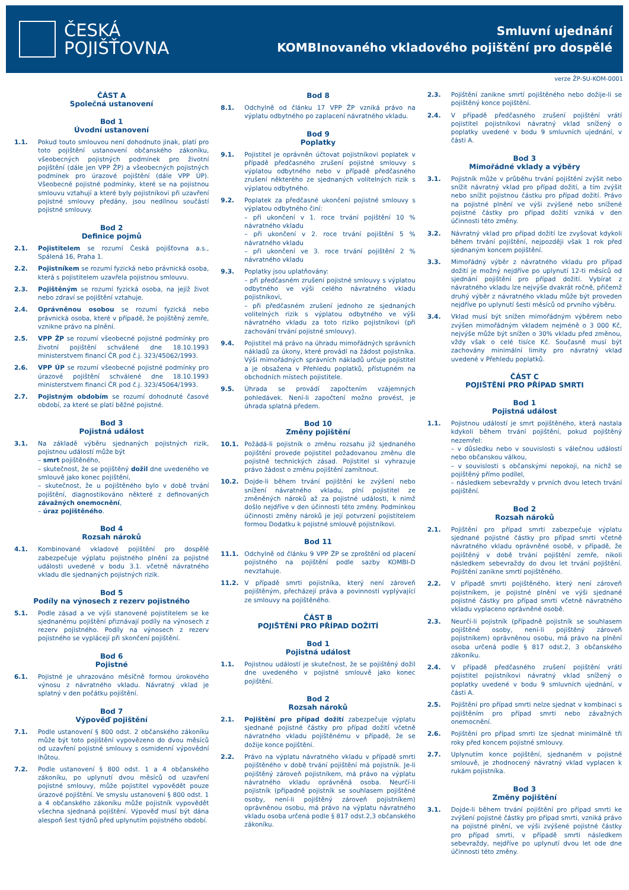ČESKÁ
POJIŠŤOVNA
Smluvní ujednání
KOMBInovaného vkladového pojištění pro dospělé
verze ŽP-SU-KOM-0001
ČÁST A
Společná ustanovení
Bod 1
Úvodní ustanovení
1.1. Pokud touto smlouvou není dohodnuto jinak, platí pro toto pojištění ustanovení občanského zákoníku, všeobecných pojistných podmínek pro životní pojištění (dále jen VPP ŽP) a všeobecných pojistných podmínek pro úrazové pojištění (dále VPP ÚP). Všeobecné pojistné podmínky, které se na pojistnou smlouvu vztahují a které byly pojistníkovi při uzavření pojistné smlouvy předány, jsou nedílnou součástí pojistné smlouvy.
Bod 2
Definice pojmů
2.1. Pojistitelem se rozumí Česká pojišťovna a.s., Spálená 16, Praha 1.
2.2. Pojistníkem se rozumí fyzická nebo právnická osoba, která s pojistitelem uzavřela pojistnou smlouvu.
2.3. Pojištěným se rozumí fyzická osoba, na jejíž život nebo zdraví se pojištění vztahuje.
2.4. Oprávněnou osobou se rozumí fyzická nebo právnická osoba, které v případě, že pojištěný zemře, vznikne právo na plnění.
2.5. VPP ŽP se rozumí všeobecné pojistné podmínky pro životní pojištění schválené dne 18.10.1993 ministerstvem financí ČR pod č.j. 323/45062/1993.
2.6. VPP ÚP se rozumí všeobecné pojistné podmínky pro úrazové pojištění schválené dne 18.10.1993 ministerstvem financí ČR pod č.j. 323/45064/1993.
2.7. Pojistným obdobím se rozumí dohodnuté časové období, za které se platí běžné pojistné.
Bod 3
Pojistná událost
3.1. Na základě výběru sjednaných pojistných rizik, pojistnou událostí může být
– smrt pojištěného,
– skutečnost, že se pojištěný dožil dne uvedeného ve smlouvě jako konec pojištění,
– skutečnost, že u pojištěného bylo v době trvání pojištění, diagnostikováno některé z definovaných závažných onemocnění,
– úraz pojištěného.
Bod 4
Rozsah nároků
4.1. Kombinované vkladové pojištění pro dospělé zabezpečuje výplatu pojistného plnění za pojistné události uvedené v bodu 3.1. včetně návratného vkladu dle sjednaných pojistných rizik.
Bod 5
Podíly na výnosech z rezerv pojistného
5.1. Podle zásad a ve výši stanovené pojistitelem se ke sjednanému pojištění přiznávají podíly na výnosech z rezerv pojistného. Podíly na výnosech z rezerv pojistného se vyplácejí při skončení pojištění.
Bod 6
Pojistné
6.1. Pojistné je uhrazováno měsíčně formou úrokového výnosu z návratného vkladu. Návratný vklad je splatný v den počátku pojištění.
Bod 7
Výpověď pojištění
7.1. Podle ustanovení § 800 odst. 2 občanského zákoníku může být toto pojištění vypovězeno do dvou měsíců od uzavření pojistné smlouvy s osmidenní výpovědní lhůtou.
7.2. Podle ustanovení § 800 odst. 1 a 4 občanského zákoníku, po uplynutí dvou měsíců od uzavření pojistné smlouvy, může pojistitel vypovědět pouze úrazové pojištění. Ve smyslu ustanovení § 800 odst. 1 a 4 občanského zákoníku může pojistník vypovědět všechna sjednaná pojištění. Výpověď musí být dána alespoň šest týdnů před uplynutím pojistného období.
Bod 8
8.1. Odchylně od článku 17 VPP ŽP vzniká právo na výplatu odbytného po zaplacení návratného vkladu.
Bod 9
Poplatky
9.1. Pojistitel je oprávněn účtovat pojistníkovi poplatek v případě předčasného zrušení pojistné smlouvy s výplatou odbytného nebo v případě předčasného zrušení některého ze sjednaných volitelných rizik s výplatou odbytného.
9.2. Poplatek za předčasné ukončení pojistné smlouvy s výplatou odbytného činí:
– při ukončení v 1. roce trvání pojištění 10 % návratného vkladu
– při ukončení v 2. roce trvání pojištění 5 % návratného vkladu
– při ukončení ve 3. roce trvání pojištění 2 % návratného vkladu
9.3. Poplatky jsou uplatňovány:
– při předčasném zrušení pojistné smlouvy s výplatou odbytného ve výši celého návratného vkladu pojistníkovi,
– při předčasném zrušení jednoho ze sjednaných volitelných rizik s výplatou odbytného ve výši návratného vkladu za toto riziko pojistníkovi (při zachování trvání pojistné smlouvy).
9.4. Pojistitel má právo na úhradu mimořádných správních nákladů za úkony, které provádí na žádost pojistníka. Výši mimořádných správních nákladů určuje pojistitel a je obsažena v Přehledu poplatků, přístupném na obchodních místech pojistitele.
9.5. Úhrada se provádí započtením vzájemných pohledávek. Není-li započtení možno provést, je úhrada splatná předem.
Bod 10
Změny pojištění
10.1. Požádá-li pojistník o změnu rozsahu již sjednaného pojištění provede pojistitel požadovanou změnu dle pojistně technických zásad. Pojistitel si vyhrazuje právo žádost o změnu pojištění zamítnout.
10.2. Dojde-li během trvání pojištění ke zvýšení nebo snížení návratného vkladu, plní pojistitel ze změněných nároků až za pojistné události, k nimž došlo nejdříve v den účinnosti této změny. Podmínkou účinnosti změny nároků je její potvrzení pojistitelem formou Dodatku k pojistné smlouvě pojistníkovi.
Bod 11
11.1. Odchylně od článku 9 VPP ŽP se zproštění od placení pojistného na pojištění podle sazby KOMBI-D nevztahuje.
11.2. V případě smrti pojistníka, který není zároveň pojištěným, přecházejí práva a povinnosti vyplývající ze smlouvy na pojištěného.
ČÁST B
POJIŠTĚNÍ PRO PŘÍPAD DOŽITÍ
Bod 1
Pojistná událost
1.1. Pojistnou událostí je skutečnost, že se pojištěný dožil dne uvedeného v pojistné smlouvě jako konec pojištění.
Bod 2
Rozsah nároků
2.1. Pojištění pro případ dožití zabezpečuje výplatu sjednané pojistné částky pro případ dožití včetně návratného vkladu pojištěnému v případě, že se dožije konce pojištění.
2.2. Právo na výplatu návratného vkladu v případě smrti pojištěného v době trvání pojištění má pojistník. Je-li pojištěný zároveň pojistníkem, má právo na výplatu návratného vkladu oprávněná osoba. Neurčí-li pojistník (případně pojistník se souhlasem pojištěné osoby, není-li pojištěný zároveň pojistníkem) oprávněnou osobu, má právo na výplatu návratného vkladu osoba určená podle § 817 odst.2,3 občanského zákoníku.
2.3. Pojištění zanikne smrtí pojištěného nebo dožije-li se pojištěný konce pojištění.
2.4. V případě předčasného zrušení pojištění vrátí pojistitel pojistníkovi návratný vklad snížený o poplatky uvedené v bodu 9 smluvních ujednání, v části A.
Bod 3
Mimořádné vklady a výběry
3.1. Pojistník může v průběhu trvání pojištění zvýšit nebo snížit návratný vklad pro případ dožití, a tím zvýšit nebo snížit pojistnou částku pro případ dožití. Právo na pojistné plnění ve výši zvýšené nebo snížené pojistné částky pro případ dožití vzniká v den účinnosti této změny.
3.2. Návratný vklad pro případ dožití lze zvyšovat kdykoli během trvání pojištění, nejpozději však 1 rok před sjednaným koncem pojištění.
3.3. Mimořádný výběr z návratného vkladu pro případ dožití je možný nejdříve po uplynutí 12-ti měsíců od sjednání pojištění pro případ dožití. Vybírat z návratného vkladu lze nejvýše dvakrát ročně, přičemž druhý výběr z návratného vkladu může být proveden nejdříve po uplynutí šesti měsíců od prvního výběru.
3.4. Vklad musí být snížen mimořádným výběrem nebo zvýšen mimořádným vkladem nejméně o 3 000 Kč, nejvýše může být snížen o 30% vkladu před změnou, vždy však o celé tisíce Kč. Současně musí být zachovány minimální limity pro návratný vklad uvedené v Přehledu poplatků.
ČÁST C
POJIŠTĚNÍ PRO PŘÍPAD SMRTI
Bod 1
Pojistná událost
1.1. Pojistnou událostí je smrt pojištěného, která nastala kdykoli během trvání pojištění, pokud pojištěný nezemřel:
– v důsledku nebo v souvislosti s válečnou událostí nebo občanskou válkou,
– v souvislosti s občanskými nepokoji, na nichž se pojištěný přímo podílel,
– následkem sebevraždy v prvních dvou letech trvání pojištění.
Bod 2
Rozsah nároků
2.1. Pojištění pro případ smrti zabezpečuje výplatu sjednané pojistné částky pro případ smrti včetně návratného vkladu oprávněné osobě, v případě, že pojištěný v době trvání pojištění zemře, nikoli následkem sebevraždy do dvou let trvání pojištění. Pojištění zanikne smrtí pojištěného.
2.2. V případě smrti pojištěného, který není zároveň pojistníkem, je pojistné plnění ve výši sjednané pojistné částky pro případ smrti včetně návratného vkladu vyplaceno oprávněné osobě.
2.3. Neurčí-li pojistník (případně pojistník se souhlasem pojištěné osoby, není-li pojištěný zároveň pojistníkem) oprávněnou osobu, má právo na plnění osoba určená podle § 817 odst.2, 3 občanského zákoníku.
2.4. V případě předčasného zrušení pojištění vrátí pojistitel pojistníkovi návratný vklad snížený o poplatky uvedené v bodu 9 smluvních ujednání, v části A.
2.5. Pojištění pro případ smrti nelze sjednat v kombinaci s pojištěním pro případ smrti nebo závažných onemocnění.
2.6. Pojištění pro případ smrti lze sjednat minimálně tři roky před koncem pojistné smlouvy.
2.7. Uplynutím konce pojištění, sjednaném v pojistné smlouvě, je zhodnocený návratný vklad vyplacen k rukám pojistníka.
Bod 3
Změny pojištění
3.1. Dojde-li během trvání pojištění pro případ smrti ke zvýšení pojistné částky pro případ smrti, vzniká právo na pojistné plnění, ve výši zvýšené pojistné částky pro případ smrti, v případě smrti následkem sebevraždy, nejdříve po uplynutí dvou let ode dne účinnosti této změny.